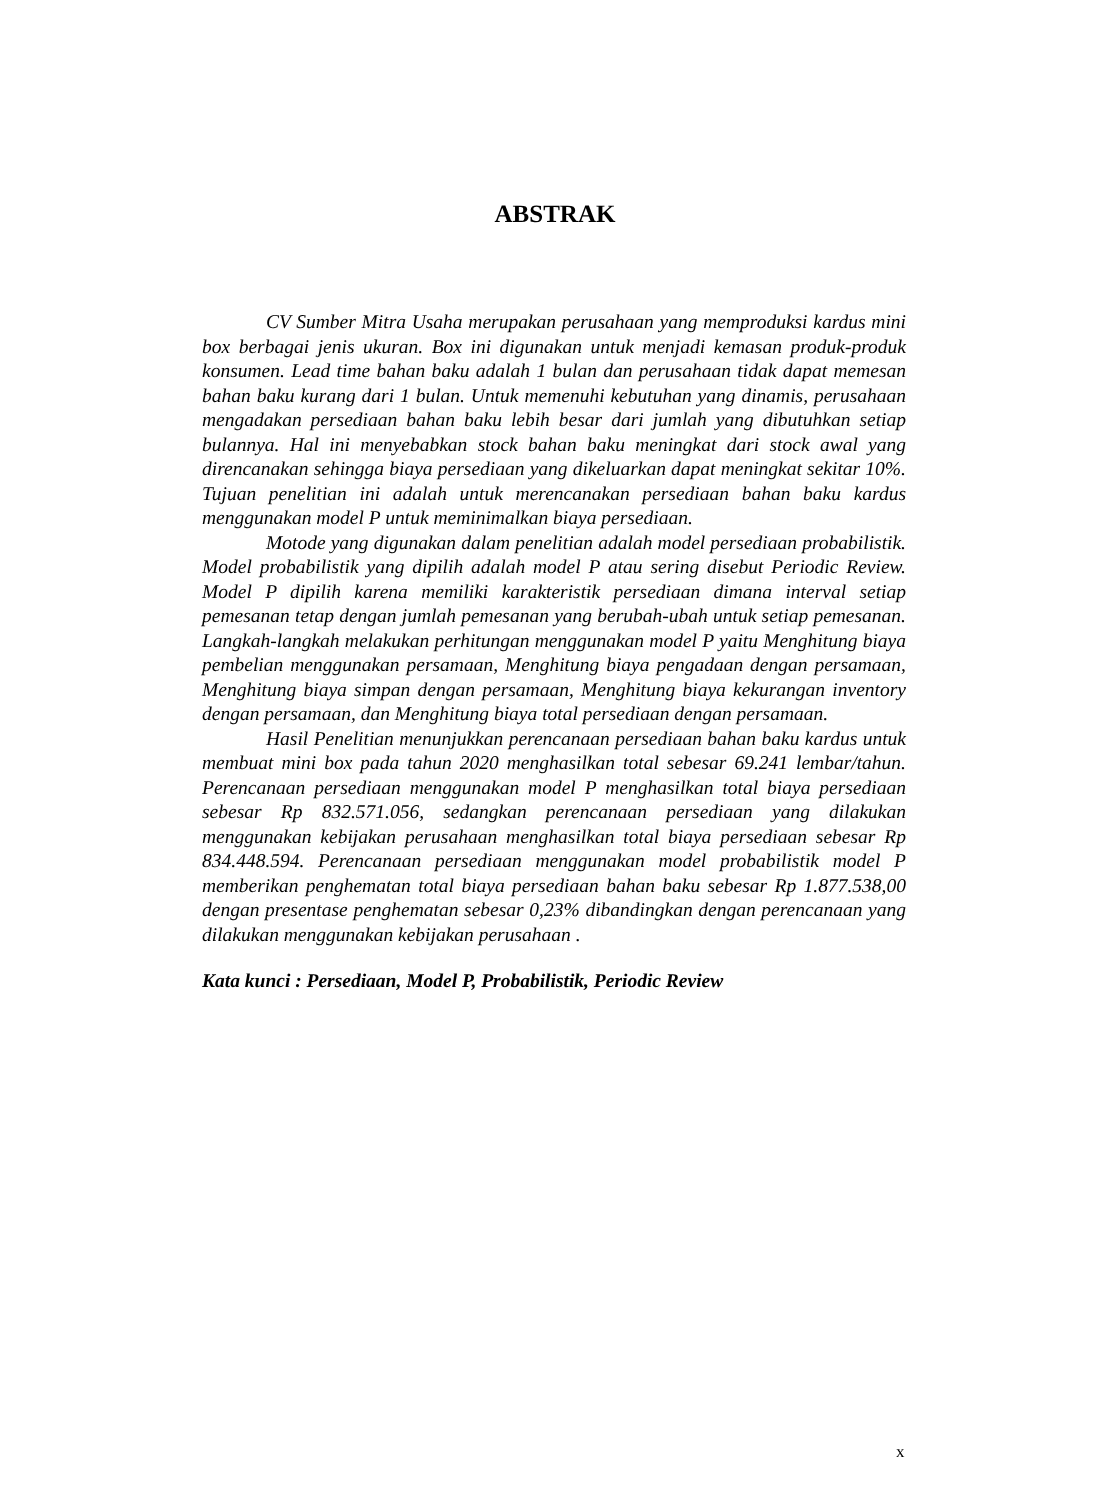ABSTRAK
CV Sumber Mitra Usaha merupakan perusahaan yang memproduksi kardus mini box berbagai jenis ukuran. Box ini digunakan untuk menjadi kemasan produk-produk konsumen. Lead time bahan baku adalah 1 bulan dan perusahaan tidak dapat memesan bahan baku kurang dari 1 bulan. Untuk memenuhi kebutuhan yang dinamis, perusahaan mengadakan persediaan bahan baku lebih besar dari jumlah yang dibutuhkan setiap bulannya. Hal ini menyebabkan stock bahan baku meningkat dari stock awal yang direncanakan sehingga biaya persediaan yang dikeluarkan dapat meningkat sekitar 10%. Tujuan penelitian ini adalah untuk merencanakan persediaan bahan baku kardus menggunakan model P untuk meminimalkan biaya persediaan.
Motode yang digunakan dalam penelitian adalah model persediaan probabilistik. Model probabilistik yang dipilih adalah model P atau sering disebut Periodic Review. Model P dipilih karena memiliki karakteristik persediaan dimana interval setiap pemesanan tetap dengan jumlah pemesanan yang berubah-ubah untuk setiap pemesanan. Langkah-langkah melakukan perhitungan menggunakan model P yaitu Menghitung biaya pembelian menggunakan persamaan, Menghitung biaya pengadaan dengan persamaan, Menghitung biaya simpan dengan persamaan, Menghitung biaya kekurangan inventory dengan persamaan, dan Menghitung biaya total persediaan dengan persamaan.
Hasil Penelitian menunjukkan perencanaan persediaan bahan baku kardus untuk membuat mini box pada tahun 2020 menghasilkan total sebesar 69.241 lembar/tahun. Perencanaan persediaan menggunakan model P menghasilkan total biaya persediaan sebesar Rp 832.571.056, sedangkan perencanaan persediaan yang dilakukan menggunakan kebijakan perusahaan menghasilkan total biaya persediaan sebesar Rp 834.448.594. Perencanaan persediaan menggunakan model probabilistik model P memberikan penghematan total biaya persediaan bahan baku sebesar Rp 1.877.538,00 dengan presentase penghematan sebesar 0,23% dibandingkan dengan perencanaan yang dilakukan menggunakan kebijakan perusahaan .
Kata kunci : Persediaan, Model P, Probabilistik, Periodic Review
x